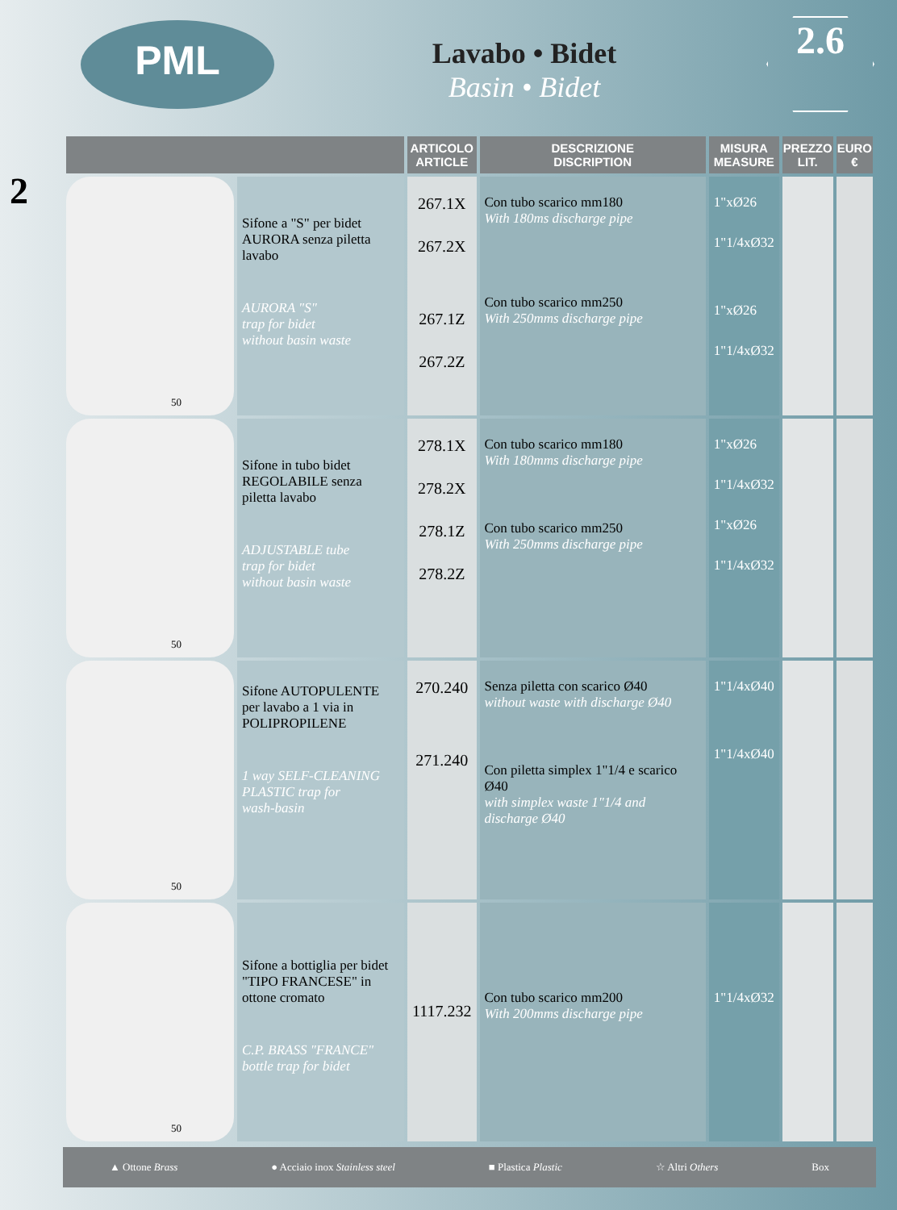PML
Lavabo • Bidet
Basin • Bidet
2.6
2
| | | ARTICOLO ARTICLE | DESCRIZIONE DISCRIPTION | MISURA MEASURE | PREZZO LIT. | EURO € |
| --- | --- | --- | --- | --- | --- | --- |
| 50 | Sifone a "S" per bidet AURORA senza piletta lavabo AURORA "S" trap for bidet without basin waste | 267.1X 267.2X 267.1Z 267.2Z | Con tubo scarico mm180 With 180ms discharge pipe Con tubo scarico mm250 With 250mms discharge pipe | 1"xØ26 1"1/4xØ32 1"xØ26 1"1/4xØ32 | | |
| 50 | Sifone in tubo bidet REGOLABILE senza piletta lavabo ADJUSTABLE tube trap for bidet without basin waste | 278.1X 278.2X 278.1Z 278.2Z | Con tubo scarico mm180 With 180mms discharge pipe Con tubo scarico mm250 With 250mms discharge pipe | 1"xØ26 1"1/4xØ32 1"xØ26 1"1/4xØ32 | | |
| 50 | Sifone AUTOPULENTE per lavabo a 1 via in POLIPROPILENE 1 way SELF-CLEANING PLASTIC trap for wash-basin | 270.240 271.240 | Senza piletta con scarico Ø40 without waste with discharge Ø40 Con piletta simplex 1"1/4 e scarico Ø40 with simplex waste 1"1/4 and discharge Ø40 | 1"1/4xØ40 1"1/4xØ40 | | |
| 50 | Sifone a bottiglia per bidet "TIPO FRANCESE" in ottone cromato C.P. BRASS "FRANCE" bottle trap for bidet | 1117.232 | Con tubo scarico mm200 With 200mms discharge pipe | 1"1/4xØ32 | | |
▲ Ottone Brass ● Acciaio inox Stainless steel ■ Plastica Plastic ☆ Altri Others Box